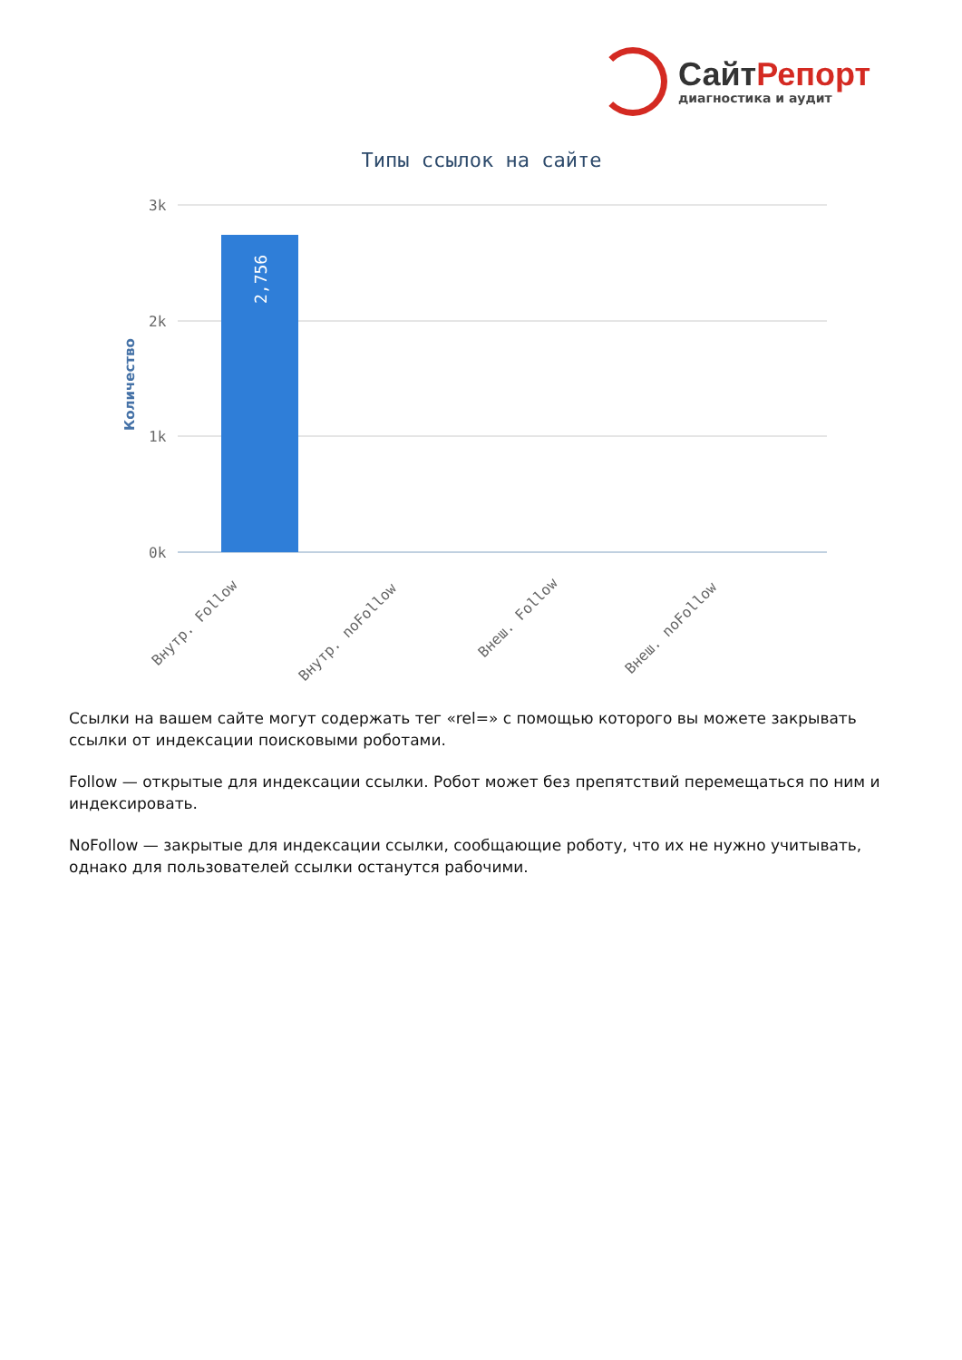СайтРепорт
диагностика и аудит
Типы ссылок на сайте
3k
2k
1k
0k
2,756
Количество
Внутр. Follow
Внутр. noFollow
Внеш. Follow
Внеш. noFollow
Ссылки на вашем сайте могут содержать тег «rel=» с помощью которого вы можете закрывать ссылки от индексации поисковыми роботами.
Follow — открытые для индексации ссылки. Робот может без препятствий перемещаться по ним и индексировать.
NoFollow — закрытые для индексации ссылки, сообщающие роботу, что их не нужно учитывать, однако для пользователей ссылки останутся рабочими.